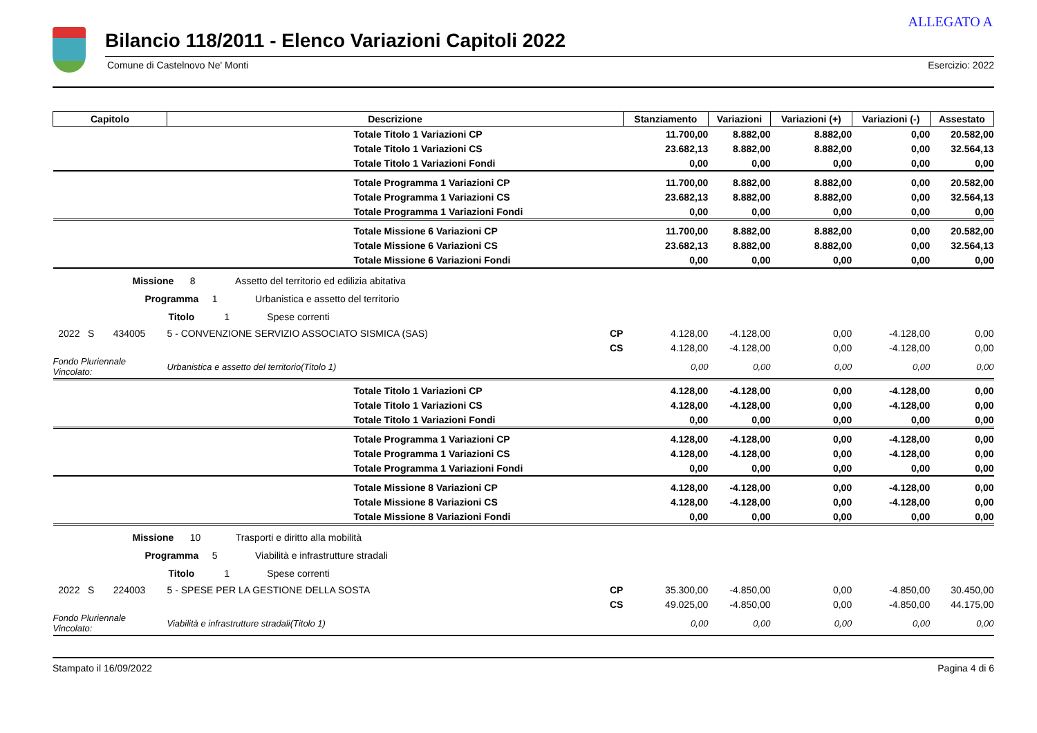ALLEGATO A
Bilancio 118/2011 - Elenco Variazioni Capitoli 2022
Comune di Castelnovo Ne' Monti Esercizio: 2022
| Capitolo | Descrizione | | Stanziamento | Variazioni | Variazioni (+) | Variazioni (-) | Assestato |
| --- | --- | --- | --- | --- | --- | --- | --- |
| | Totale Titolo 1 Variazioni CP | | 11.700,00 | 8.882,00 | 8.882,00 | 0,00 | 20.582,00 |
| | Totale Titolo 1 Variazioni CS | | 23.682,13 | 8.882,00 | 8.882,00 | 0,00 | 32.564,13 |
| | Totale Titolo 1 Variazioni Fondi | | 0,00 | 0,00 | 0,00 | 0,00 | 0,00 |
| | Totale Programma 1 Variazioni CP | | 11.700,00 | 8.882,00 | 8.882,00 | 0,00 | 20.582,00 |
| | Totale Programma 1 Variazioni CS | | 23.682,13 | 8.882,00 | 8.882,00 | 0,00 | 32.564,13 |
| | Totale Programma 1 Variazioni Fondi | | 0,00 | 0,00 | 0,00 | 0,00 | 0,00 |
| | Totale Missione 6 Variazioni CP | | 11.700,00 | 8.882,00 | 8.882,00 | 0,00 | 20.582,00 |
| | Totale Missione 6 Variazioni CS | | 23.682,13 | 8.882,00 | 8.882,00 | 0,00 | 32.564,13 |
| | Totale Missione 6 Variazioni Fondi | | 0,00 | 0,00 | 0,00 | 0,00 | 0,00 |
| Missione 8 Assetto del territorio ed edilizia abitativa | | | | | | | |
| Programma 1 Urbanistica e assetto del territorio | | | | | | | |
| Titolo 1 Spese correnti | | | | | | | |
| 2022 S 434005 | 5 - CONVENZIONE SERVIZIO ASSOCIATO SISMICA (SAS) | CP | 4.128,00 | -4.128,00 | 0,00 | -4.128,00 | 0,00 |
| | | CS | 4.128,00 | -4.128,00 | 0,00 | -4.128,00 | 0,00 |
| Fondo Pluriennale Vincolato: | Urbanistica e assetto del territorio(Titolo 1) | | 0,00 | 0,00 | 0,00 | 0,00 | 0,00 |
| | Totale Titolo 1 Variazioni CP | | 4.128,00 | -4.128,00 | 0,00 | -4.128,00 | 0,00 |
| | Totale Titolo 1 Variazioni CS | | 4.128,00 | -4.128,00 | 0,00 | -4.128,00 | 0,00 |
| | Totale Titolo 1 Variazioni Fondi | | 0,00 | 0,00 | 0,00 | 0,00 | 0,00 |
| | Totale Programma 1 Variazioni CP | | 4.128,00 | -4.128,00 | 0,00 | -4.128,00 | 0,00 |
| | Totale Programma 1 Variazioni CS | | 4.128,00 | -4.128,00 | 0,00 | -4.128,00 | 0,00 |
| | Totale Programma 1 Variazioni Fondi | | 0,00 | 0,00 | 0,00 | 0,00 | 0,00 |
| | Totale Missione 8 Variazioni CP | | 4.128,00 | -4.128,00 | 0,00 | -4.128,00 | 0,00 |
| | Totale Missione 8 Variazioni CS | | 4.128,00 | -4.128,00 | 0,00 | -4.128,00 | 0,00 |
| | Totale Missione 8 Variazioni Fondi | | 0,00 | 0,00 | 0,00 | 0,00 | 0,00 |
| Missione 10 Trasporti e diritto alla mobilità | | | | | | | |
| Programma 5 Viabilità e infrastrutture stradali | | | | | | | |
| Titolo 1 Spese correnti | | | | | | | |
| 2022 S 224003 | 5 - SPESE PER LA GESTIONE DELLA SOSTA | CP | 35.300,00 | -4.850,00 | 0,00 | -4.850,00 | 30.450,00 |
| | | CS | 49.025,00 | -4.850,00 | 0,00 | -4.850,00 | 44.175,00 |
| Fondo Pluriennale Vincolato: | Viabilità e infrastrutture stradali(Titolo 1) | | 0,00 | 0,00 | 0,00 | 0,00 | 0,00 |
Stampato il 16/09/2022 Pagina 4 di 6